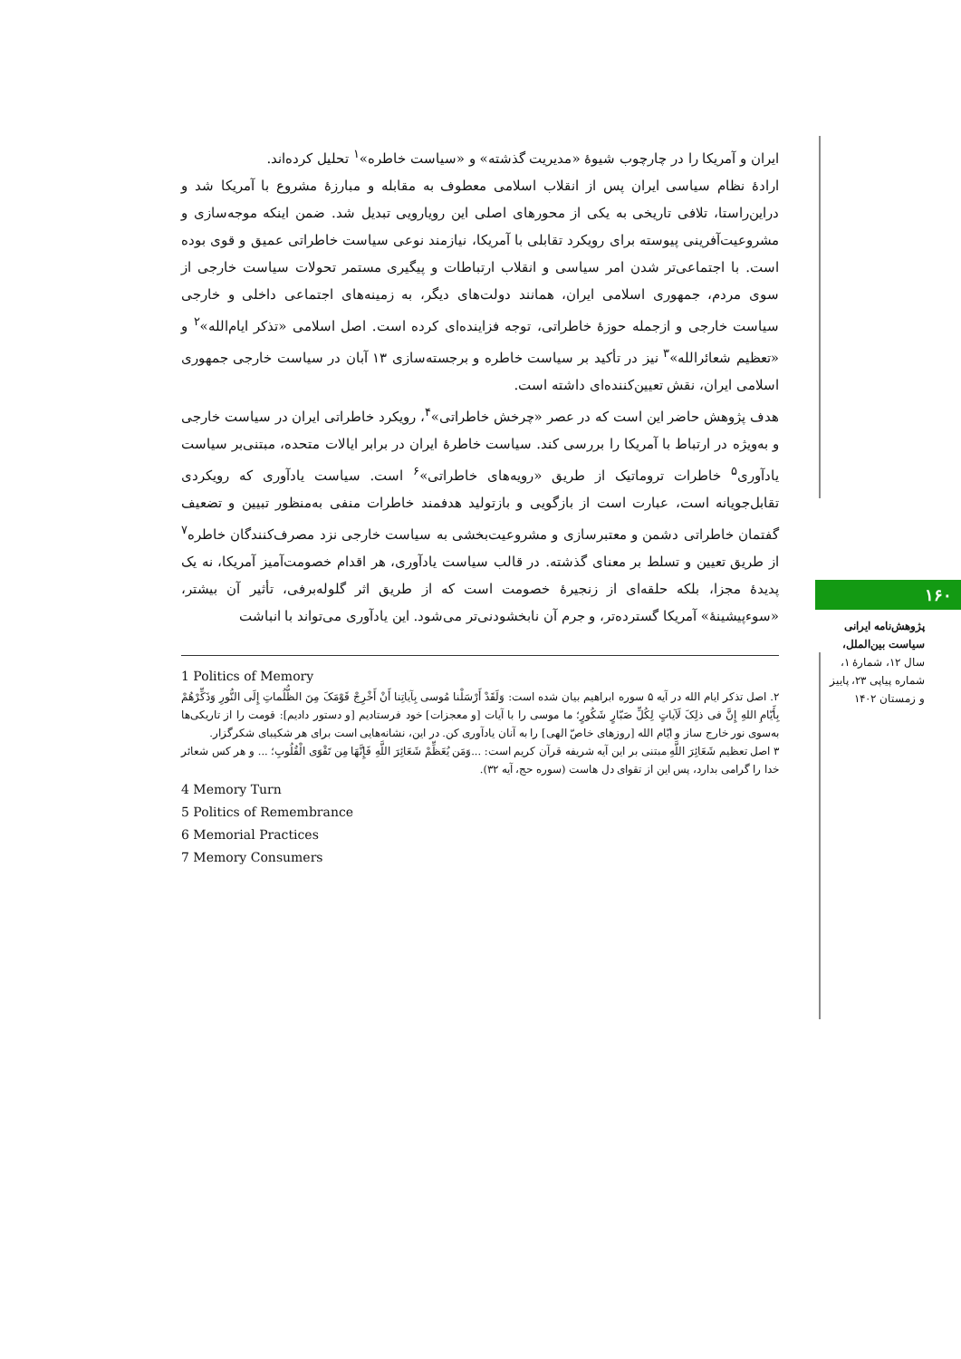ایران و آمریکا را در چارچوب شیوۀ «مدیریت گذشته» و «سیاست خاطره»<sup>۱</sup> تحلیل کرده‌اند.
ارادۀ نظام سیاسی ایران پس از انقلاب اسلامی معطوف به مقابله و مبارزۀ مشروع با آمریکا شد و دراین‌راستا، تلافی تاریخی به یکی از محورهای اصلی این رویارویی تبدیل شد. ضمن اینکه موجه‌سازی و مشروعیت‌آفرینی پیوسته برای رویکرد تقابلی با آمریکا، نیازمند نوعی سیاست خاطراتی عمیق و قوی بوده است. با اجتماعی‌تر شدن امر سیاسی و انقلاب ارتباطات و پیگیری مستمر تحولات سیاست خارجی از سوی مردم، جمهوری اسلامی ایران، همانند دولت‌های دیگر، به زمینه‌های اجتماعی داخلی و خارجی سیاست خارجی و ازجمله حوزۀ خاطراتی، توجه فزاینده‌ای کرده است. اصل اسلامی «تذکر ایام‌الله»<sup>۲</sup> و «تعظیم شعائرالله»<sup>۳</sup> نیز در تأکید بر سیاست خاطره و برجسته‌سازی ۱۳ آبان در سیاست خارجی جمهوری اسلامی ایران، نقش تعیین‌کننده‌ای داشته است.
هدف پژوهش حاضر این است که در عصر «چرخش خاطراتی»<sup>۴</sup>، رویکرد خاطراتی ایران در سیاست خارجی و به‌ویژه در ارتباط با آمریکا را بررسی کند. سیاست خاطرۀ ایران در برابر ایالات متحده، مبتنی‌بر سیاست یادآوری<sup>۵</sup> خاطرات تروماتیک از طریق «رویه‌های خاطراتی»<sup>۶</sup> است. سیاست یادآوری که رویکردی تقابل‌جویانه است، عبارت است از بازگویی و بازتولید هدفمند خاطرات منفی به‌منظور تبیین و تضعیف گفتمان خاطراتی دشمن و معتبرسازی و مشروعیت‌بخشی به سیاست خارجی نزد مصرف‌کنندگان خاطره<sup>۷</sup> از طریق تعیین و تسلط بر معنای گذشته. در قالب سیاست یادآوری، هر اقدام خصومت‌آمیز آمریکا، نه یک پدیدۀ مجزا، بلکه حلقه‌ای از زنجیرۀ خصومت است که از طریق اثر گلوله‌برفی، تأثیر آن بیشتر، «سوءپیشینۀ» آمریکا گسترده‌تر، و جرم آن نابخشودنی‌تر می‌شود. این یادآوری می‌تواند با انباشت
1 Politics of Memory
۲. اصل تذکر ایام الله در آیه ۵ سوره ابراهیم بیان شده است: وَلَقَدْ أَرْسَلْنا مُوسی بِآیاتِنا أَنْ أَخْرِجْ قَوْمَکَ مِنَ الظُّلُماتِ إِلَی النُّورِ وَذَکِّرْهُمْ بِأَیّامِ اللهِ إِنَّ فی ذلِکَ لَآیاتٍ لِکُلِّ صَبّارٍ شَکُورٍ؛ ما موسی را با آیات [و معجزات] خود فرستادیم [و دستور دادیم]: قومت را از تاریکی‌ها به‌سوی نور خارج ساز و ایّام الله [روزهای خاصّ الهی] را به آنان یادآوری کن. در این، نشانه‌هایی است برای هر شکیبای شکرگزار.
۳ اصل تعظیم شَعَائِرَ اللَّهِ مبتنی بر این آیه شریفه قرآن کریم است: ...وَمَن یُعَظِّمْ شَعَائِرَ اللَّهِ فَإِنَّهَا مِن تَقْوَی الْقُلُوبِ؛ ... و هر کس شعائر خدا را گرامی بدارد، پس این از تقوای دل هاست (سوره حج، آیه ۳۲).
4 Memory Turn
5 Politics of Remembrance
6 Memorial Practices
7 Memory Consumers
۱۶۰
پژوهش‌نامه ایرانی سیاست بین‌الملل،
سال ۱۲، شمارۀ ۱، شماره پیاپی ۲۳، پاییز و زمستان ۱۴۰۲